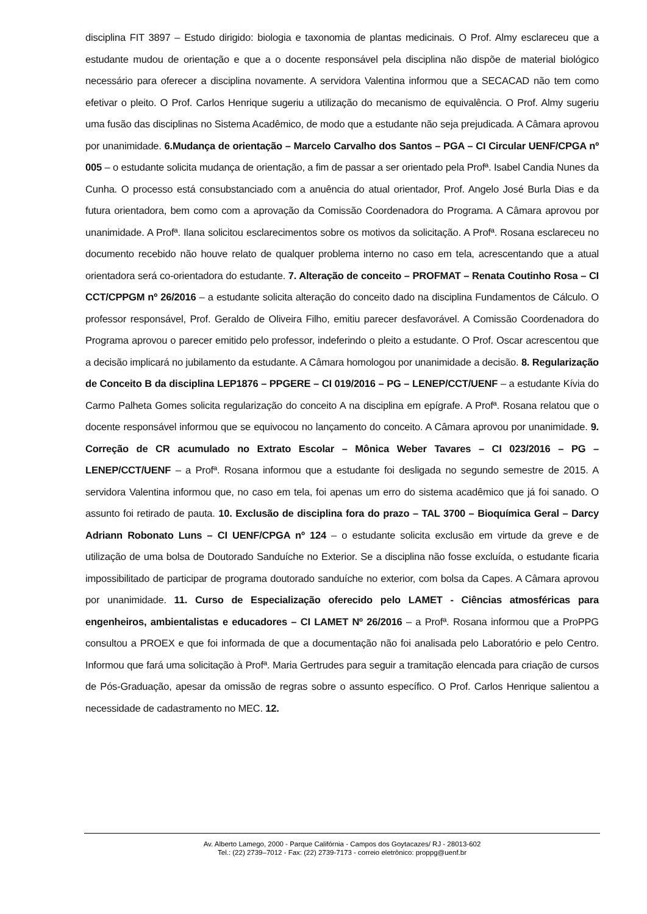disciplina FIT 3897 – Estudo dirigido: biologia e taxonomia de plantas medicinais. O Prof. Almy esclareceu que a estudante mudou de orientação e que a o docente responsável pela disciplina não dispõe de material biológico necessário para oferecer a disciplina novamente. A servidora Valentina informou que a SECACAD não tem como efetivar o pleito. O Prof. Carlos Henrique sugeriu a utilização do mecanismo de equivalência. O Prof. Almy sugeriu uma fusão das disciplinas no Sistema Acadêmico, de modo que a estudante não seja prejudicada. A Câmara aprovou por unanimidade. 6.Mudança de orientação – Marcelo Carvalho dos Santos – PGA – CI Circular UENF/CPGA nº 005 – o estudante solicita mudança de orientação, a fim de passar a ser orientado pela Profª. Isabel Candia Nunes da Cunha. O processo está consubstanciado com a anuência do atual orientador, Prof. Angelo José Burla Dias e da futura orientadora, bem como com a aprovação da Comissão Coordenadora do Programa. A Câmara aprovou por unanimidade. A Profª. Ilana solicitou esclarecimentos sobre os motivos da solicitação. A Profª. Rosana esclareceu no documento recebido não houve relato de qualquer problema interno no caso em tela, acrescentando que a atual orientadora será co-orientadora do estudante. 7. Alteração de conceito – PROFMAT – Renata Coutinho Rosa – CI CCT/CPPGM nº 26/2016 – a estudante solicita alteração do conceito dado na disciplina Fundamentos de Cálculo. O professor responsável, Prof. Geraldo de Oliveira Filho, emitiu parecer desfavorável. A Comissão Coordenadora do Programa aprovou o parecer emitido pelo professor, indeferindo o pleito a estudante. O Prof. Oscar acrescentou que a decisão implicará no jubilamento da estudante. A Câmara homologou por unanimidade a decisão. 8. Regularização de Conceito B da disciplina LEP1876 – PPGERE – CI 019/2016 – PG – LENEP/CCT/UENF – a estudante Kívia do Carmo Palheta Gomes solicita regularização do conceito A na disciplina em epígrafe. A Profª. Rosana relatou que o docente responsável informou que se equivocou no lançamento do conceito. A Câmara aprovou por unanimidade. 9. Correção de CR acumulado no Extrato Escolar – Mônica Weber Tavares – CI 023/2016 – PG – LENEP/CCT/UENF – a Profª. Rosana informou que a estudante foi desligada no segundo semestre de 2015. A servidora Valentina informou que, no caso em tela, foi apenas um erro do sistema acadêmico que já foi sanado. O assunto foi retirado de pauta. 10. Exclusão de disciplina fora do prazo – TAL 3700 – Bioquímica Geral – Darcy Adriann Robonato Luns – CI UENF/CPGA nº 124 – o estudante solicita exclusão em virtude da greve e de utilização de uma bolsa de Doutorado Sanduíche no Exterior. Se a disciplina não fosse excluída, o estudante ficaria impossibilitado de participar de programa doutorado sanduíche no exterior, com bolsa da Capes. A Câmara aprovou por unanimidade. 11. Curso de Especialização oferecido pelo LAMET - Ciências atmosféricas para engenheiros, ambientalistas e educadores – CI LAMET Nº 26/2016 – a Profª. Rosana informou que a ProPPG consultou a PROEX e que foi informada de que a documentação não foi analisada pelo Laboratório e pelo Centro. Informou que fará uma solicitação à Profª. Maria Gertrudes para seguir a tramitação elencada para criação de cursos de Pós-Graduação, apesar da omissão de regras sobre o assunto específico. O Prof. Carlos Henrique salientou a necessidade de cadastramento no MEC. 12.
Av. Alberto Lamego, 2000 - Parque Califórnia - Campos dos Goytacazes/ RJ - 28013-602
Tel.: (22) 2739–7012 - Fax: (22) 2739-7173 - correio eletrônico: proppg@uenf.br